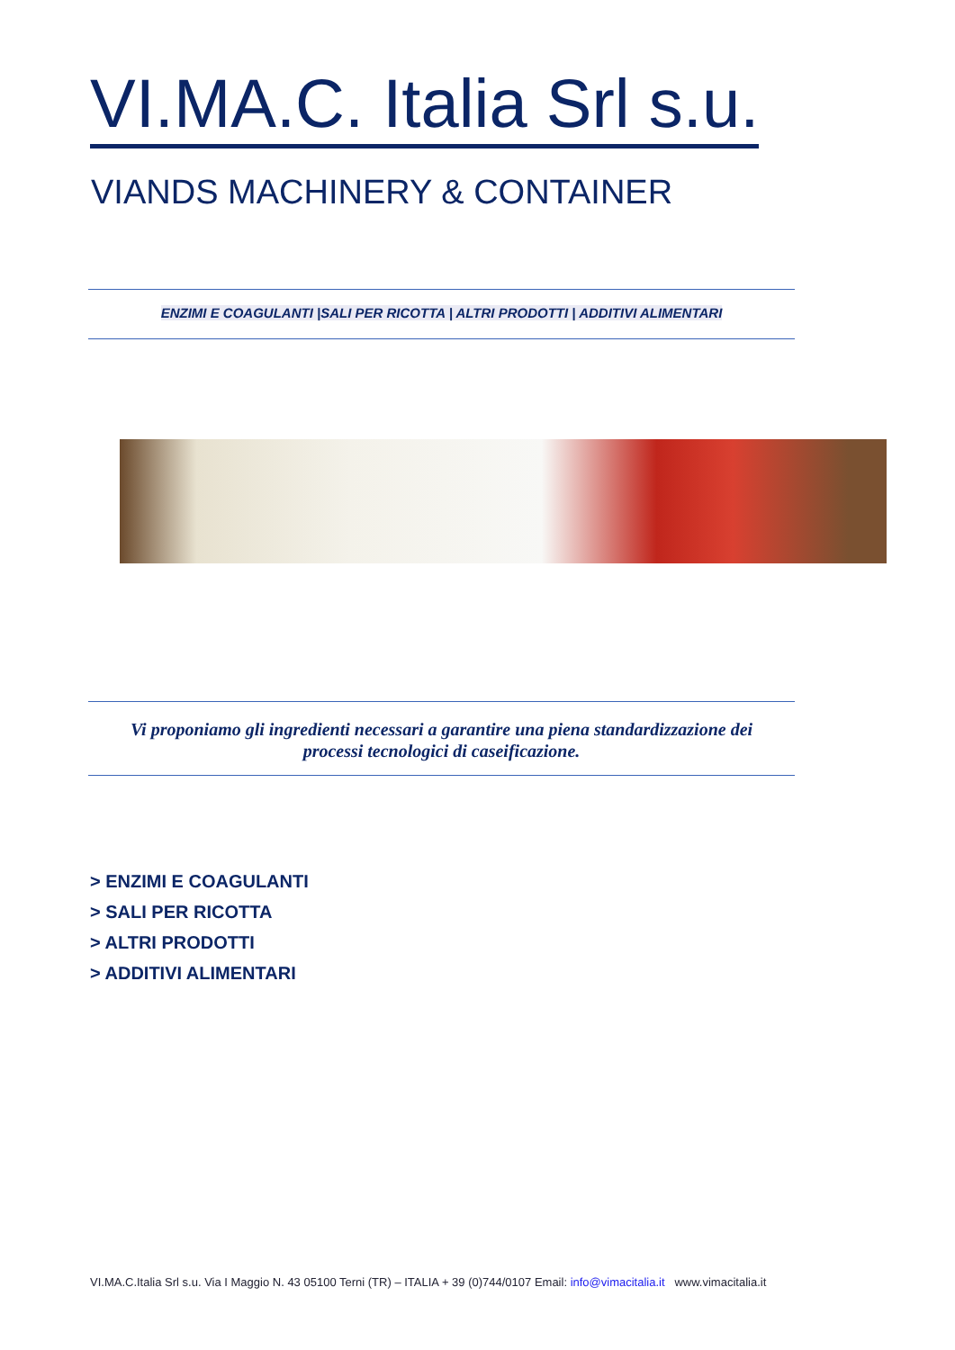VI.MA.C. Italia Srl s.u.
VIANDS MACHINERY & CONTAINER
ENZIMI E COAGULANTI |SALI PER RICOTTA | ALTRI PRODOTTI | ADDITIVI ALIMENTARI
Vi proponiamo gli ingredienti necessari a garantire una piena standardizzazione dei
processi tecnologici di caseificazione.
> ENZIMI E COAGULANTI
> SALI PER RICOTTA
> ALTRI PRODOTTI
> ADDITIVI ALIMENTARI
VI.MA.C.Italia Srl s.u. Via I Maggio N. 43 05100 Terni (TR) – ITALIA + 39 (0)744/0107 Email: info@vimacitalia.it www.vimacitalia.it